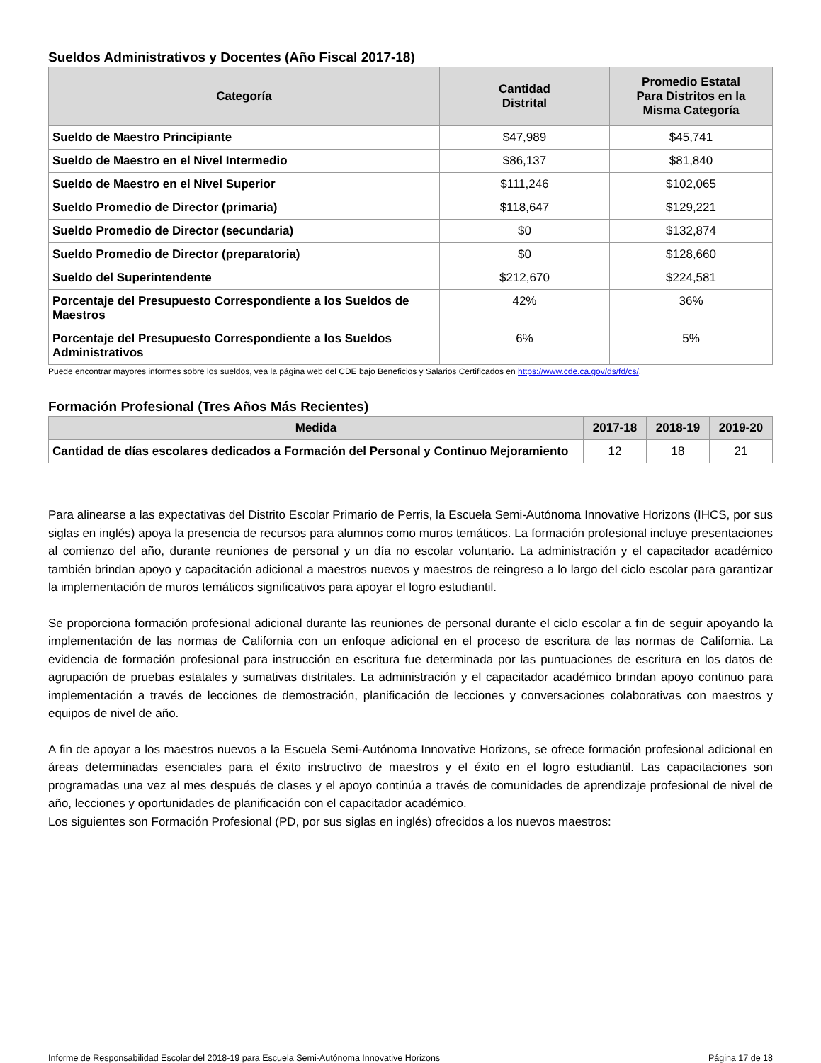Sueldos Administrativos y Docentes (Año Fiscal 2017-18)
| Categoría | Cantidad Distrital | Promedio Estatal Para Distritos en la Misma Categoría |
| --- | --- | --- |
| Sueldo de Maestro Principiante | $47,989 | $45,741 |
| Sueldo de Maestro en el Nivel Intermedio | $86,137 | $81,840 |
| Sueldo de Maestro en el Nivel Superior | $111,246 | $102,065 |
| Sueldo Promedio de Director (primaria) | $118,647 | $129,221 |
| Sueldo Promedio de Director (secundaria) | $0 | $132,874 |
| Sueldo Promedio de Director (preparatoria) | $0 | $128,660 |
| Sueldo del Superintendente | $212,670 | $224,581 |
| Porcentaje del Presupuesto Correspondiente a los Sueldos de Maestros | 42% | 36% |
| Porcentaje del Presupuesto Correspondiente a los Sueldos Administrativos | 6% | 5% |
Puede encontrar mayores informes sobre los sueldos, vea la página web del CDE bajo Beneficios y Salarios Certificados en https://www.cde.ca.gov/ds/fd/cs/.
Formación Profesional (Tres Años Más Recientes)
| Medida | 2017-18 | 2018-19 | 2019-20 |
| --- | --- | --- | --- |
| Cantidad de días escolares dedicados a Formación del Personal y Continuo Mejoramiento | 12 | 18 | 21 |
Para alinearse a las expectativas del Distrito Escolar Primario de Perris, la Escuela Semi-Autónoma Innovative Horizons (IHCS, por sus siglas en inglés) apoya la presencia de recursos para alumnos como muros temáticos. La formación profesional incluye presentaciones al comienzo del año, durante reuniones de personal y un día no escolar voluntario. La administración y el capacitador académico también brindan apoyo y capacitación adicional a maestros nuevos y maestros de reingreso a lo largo del ciclo escolar para garantizar la implementación de muros temáticos significativos para apoyar el logro estudiantil.
Se proporciona formación profesional adicional durante las reuniones de personal durante el ciclo escolar a fin de seguir apoyando la implementación de las normas de California con un enfoque adicional en el proceso de escritura de las normas de California. La evidencia de formación profesional para instrucción en escritura fue determinada por las puntuaciones de escritura en los datos de agrupación de pruebas estatales y sumativas distritales. La administración y el capacitador académico brindan apoyo continuo para implementación a través de lecciones de demostración, planificación de lecciones y conversaciones colaborativas con maestros y equipos de nivel de año.
A fin de apoyar a los maestros nuevos a la Escuela Semi-Autónoma Innovative Horizons, se ofrece formación profesional adicional en áreas determinadas esenciales para el éxito instructivo de maestros y el éxito en el logro estudiantil. Las capacitaciones son programadas una vez al mes después de clases y el apoyo continúa a través de comunidades de aprendizaje profesional de nivel de año, lecciones y oportunidades de planificación con el capacitador académico.
Los siguientes son Formación Profesional (PD, por sus siglas en inglés) ofrecidos a los nuevos maestros:
Informe de Responsabilidad Escolar del 2018-19 para Escuela Semi-Autónoma Innovative Horizons Página 17 de 18